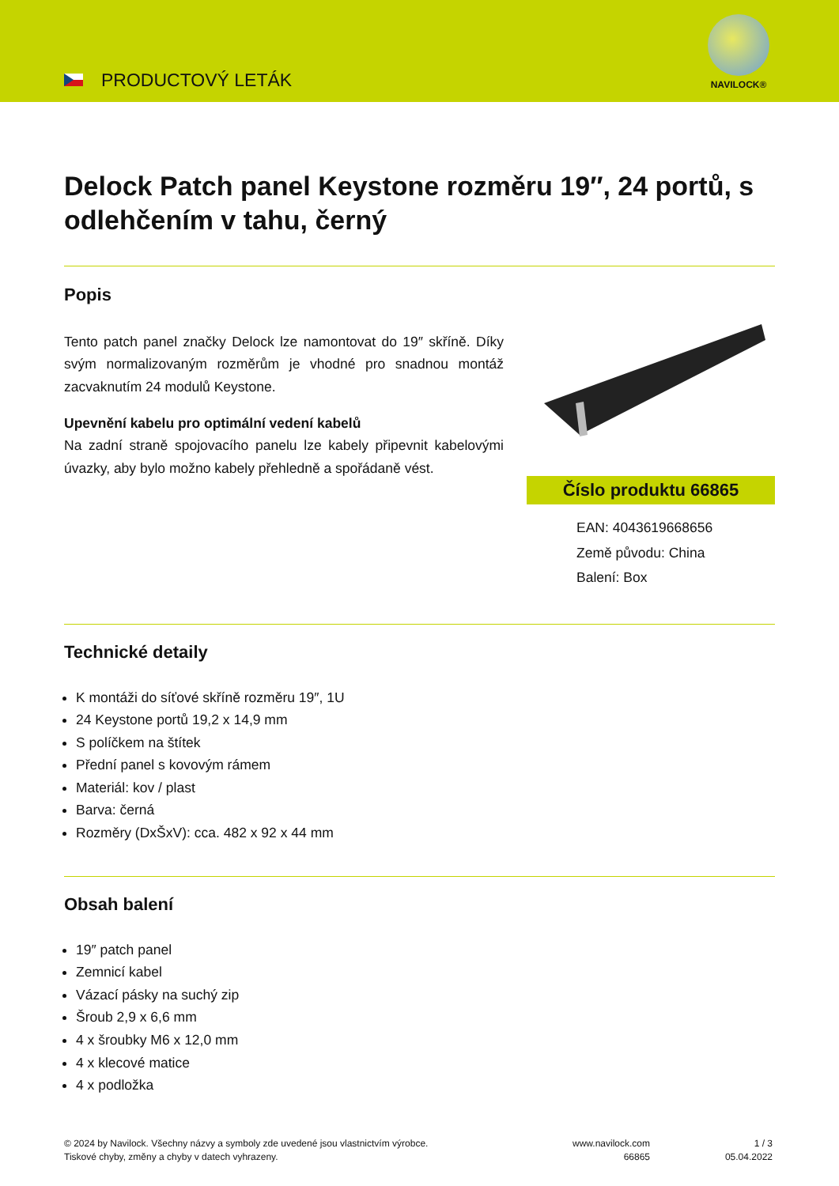PRODUCTOVÝ LETÁK
NAVILOCK®
Delock Patch panel Keystone rozměru 19″, 24 portů, s odlehčením v tahu, černý
Popis
Tento patch panel značky Delock lze namontovat do 19″ skříně. Díky svým normalizovaným rozměrům je vhodné pro snadnou montáž zacvaknutím 24 modulů Keystone.
Upevnění kabelu pro optimální vedení kabelů
Na zadní straně spojovacího panelu lze kabely připevnit kabelovými úvazky, aby bylo možno kabely přehledně a spořádaně vést.
Číslo produktu 66865
EAN: 4043619668656
Země původu: China
Balení: Box
Technické detaily
K montáži do síťové skříně rozměru 19″, 1U
24 Keystone portů 19,2 x 14,9 mm
S políčkem na štítek
Přední panel s kovovým rámem
Materiál: kov / plast
Barva: černá
Rozměry (DxŠxV): cca. 482 x 92 x 44 mm
Obsah balení
19″ patch panel
Zemnicí kabel
Vázací pásky na suchý zip
Šroub 2,9 x 6,6 mm
4 x šroubky M6 x 12,0 mm
4 x klecové matice
4 x podložka
© 2024 by Navilock. Všechny názvy a symboly zde uvedené jsou vlastnictvím výrobce.
Tiskové chyby, změny a chyby v datech vyhrazeny.
www.navilock.com
66865
1 / 3
05.04.2022